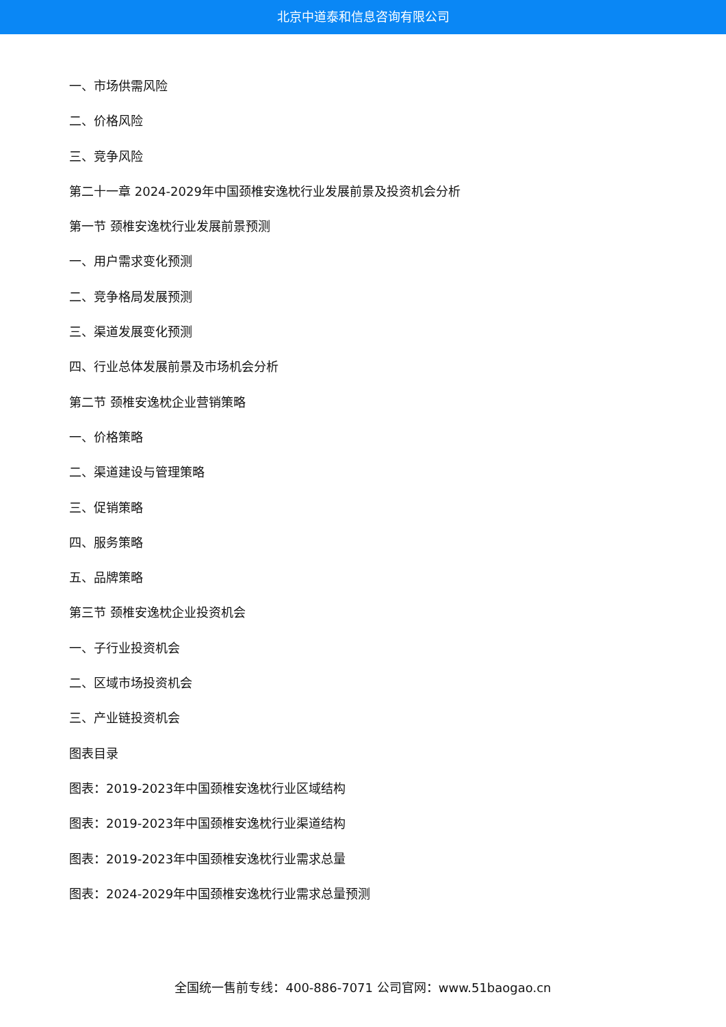北京中道泰和信息咨询有限公司
一、市场供需风险
二、价格风险
三、竞争风险
第二十一章 2024-2029年中国颈椎安逸枕行业发展前景及投资机会分析
第一节 颈椎安逸枕行业发展前景预测
一、用户需求变化预测
二、竞争格局发展预测
三、渠道发展变化预测
四、行业总体发展前景及市场机会分析
第二节 颈椎安逸枕企业营销策略
一、价格策略
二、渠道建设与管理策略
三、促销策略
四、服务策略
五、品牌策略
第三节 颈椎安逸枕企业投资机会
一、子行业投资机会
二、区域市场投资机会
三、产业链投资机会
图表目录
图表：2019-2023年中国颈椎安逸枕行业区域结构
图表：2019-2023年中国颈椎安逸枕行业渠道结构
图表：2019-2023年中国颈椎安逸枕行业需求总量
图表：2024-2029年中国颈椎安逸枕行业需求总量预测
全国统一售前专线：400-886-7071 公司官网：www.51baogao.cn